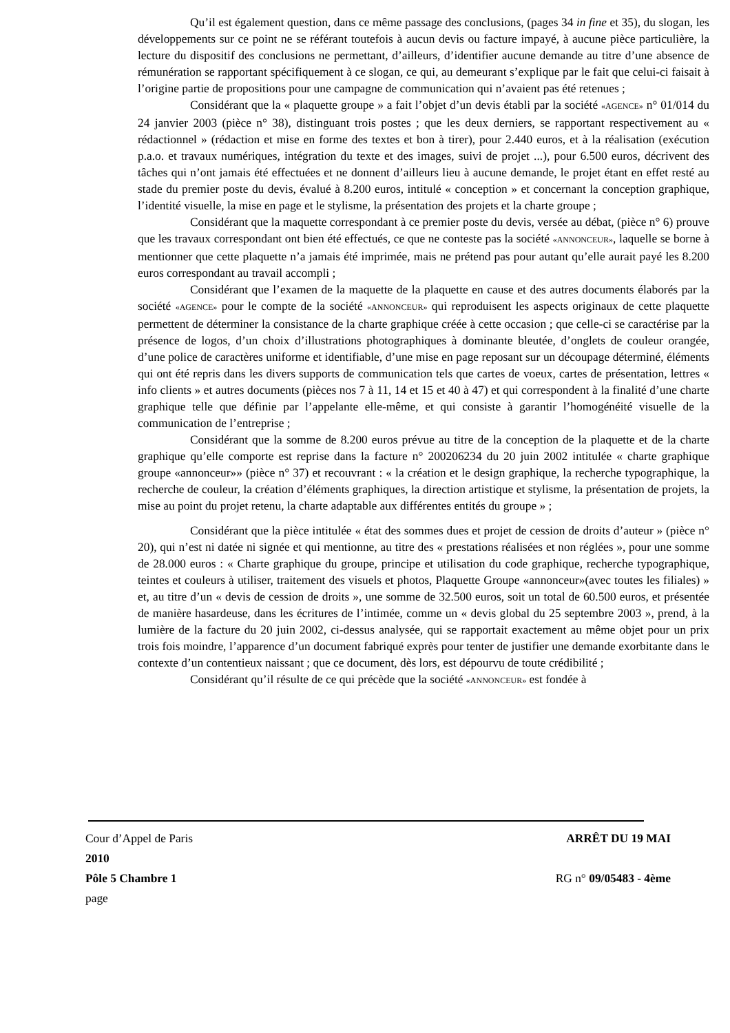Qu’il est également question, dans ce même passage des conclusions, (pages 34 in fine et 35), du slogan, les développements sur ce point ne se référant toutefois à aucun devis ou facture impayé, à aucune pièce particulière, la lecture du dispositif des conclusions ne permettant, d’ailleurs, d’identifier aucune demande au titre d’une absence de rémunération se rapportant spécifiquement à ce slogan, ce qui, au demeurant s’explique par le fait que celui-ci faisait à l’origine partie de propositions pour une campagne de communication qui n’avaient pas été retenues ;
Considérant que la « plaquette groupe » a fait l’objet d’un devis établi par la société «AGENCE» n° 01/014 du 24 janvier 2003 (pièce n° 38), distinguant trois postes ; que les deux derniers, se rapportant respectivement au « rédactionnel » (rédaction et mise en forme des textes et bon à tirer), pour 2.440 euros, et à la réalisation (exécution p.a.o. et travaux numériques, intégration du texte et des images, suivi de projet ...), pour 6.500 euros, décrivent des tâches qui n’ont jamais été effectuées et ne donnent d’ailleurs lieu à aucune demande, le projet étant en effet resté au stade du premier poste du devis, évalué à 8.200 euros, intitulé « conception » et concernant la conception graphique, l’identité visuelle, la mise en page et le stylisme, la présentation des projets et la charte groupe ;
Considérant que la maquette correspondant à ce premier poste du devis, versée au débat, (pièce n° 6) prouve que les travaux correspondant ont bien été effectués, ce que ne conteste pas la société «ANNONCEUR», laquelle se borne à mentionner que cette plaquette n’a jamais été imprimée, mais ne prétend pas pour autant qu’elle aurait payé les 8.200 euros correspondant au travail accompli ;
Considérant que l’examen de la maquette de la plaquette en cause et des autres documents élaborés par la société «AGENCE» pour le compte de la société «ANNONCEUR» qui reproduisent les aspects originaux de cette plaquette permettent de déterminer la consistance de la charte graphique créée à cette occasion ; que celle-ci se caractérise par la présence de logos, d’un choix d’illustrations photographiques à dominante bleutée, d’onglets de couleur orangée, d’une police de caractères uniforme et identifiable, d’une mise en page reposant sur un découpage déterminé, éléments qui ont été repris dans les divers supports de communication tels que cartes de voeux, cartes de présentation, lettres « info clients » et autres documents (pièces nos 7 à 11, 14 et 15 et 40 à 47) et qui correspondent à la finalité d’une charte graphique telle que définie par l’appelante elle-même, et qui consiste à garantir l’homogénéité visuelle de la communication de l’entreprise ;
Considérant que la somme de 8.200 euros prévue au titre de la conception de la plaquette et de la charte graphique qu’elle comporte est reprise dans la facture n° 200206234 du 20 juin 2002 intitulée « charte graphique groupe «annonceur»» (pièce n° 37) et recouvrant : « la création et le design graphique, la recherche typographique, la recherche de couleur, la création d’éléments graphiques, la direction artistique et stylisme, la présentation de projets, la mise au point du projet retenu, la charte adaptable aux différentes entités du groupe » ;
Considérant que la pièce intitulée « état des sommes dues et projet de cession de droits d’auteur » (pièce n° 20), qui n’est ni datée ni signée et qui mentionne, au titre des « prestations réalisées et non réglées », pour une somme de 28.000 euros : « Charte graphique du groupe, principe et utilisation du code graphique, recherche typographique, teintes et couleurs à utiliser, traitement des visuels et photos, Plaquette Groupe «annonceur»(avec toutes les filiales) » et, au titre d’un « devis de cession de droits », une somme de 32.500 euros, soit un total de 60.500 euros, et présentée de manière hasardeuse, dans les écritures de l’intimée, comme un « devis global du 25 septembre 2003 », prend, à la lumière de la facture du 20 juin 2002, ci-dessus analysée, qui se rapportait exactement au même objet pour un prix trois fois moindre, l’apparence d’un document fabriqué exprès pour tenter de justifier une demande exorbitante dans le contexte d’un contentieux naissant ; que ce document, dès lors, est dépourvu de toute crédibilité ;
Considérant qu’il résulte de ce qui précède que la société «ANNONCEUR» est fondée à
Cour d’Appel de Paris ARRÊT DU 19 MAI
2010
Pôle 5 Chambre 1 RG n° 09/05483 - 4ème
page